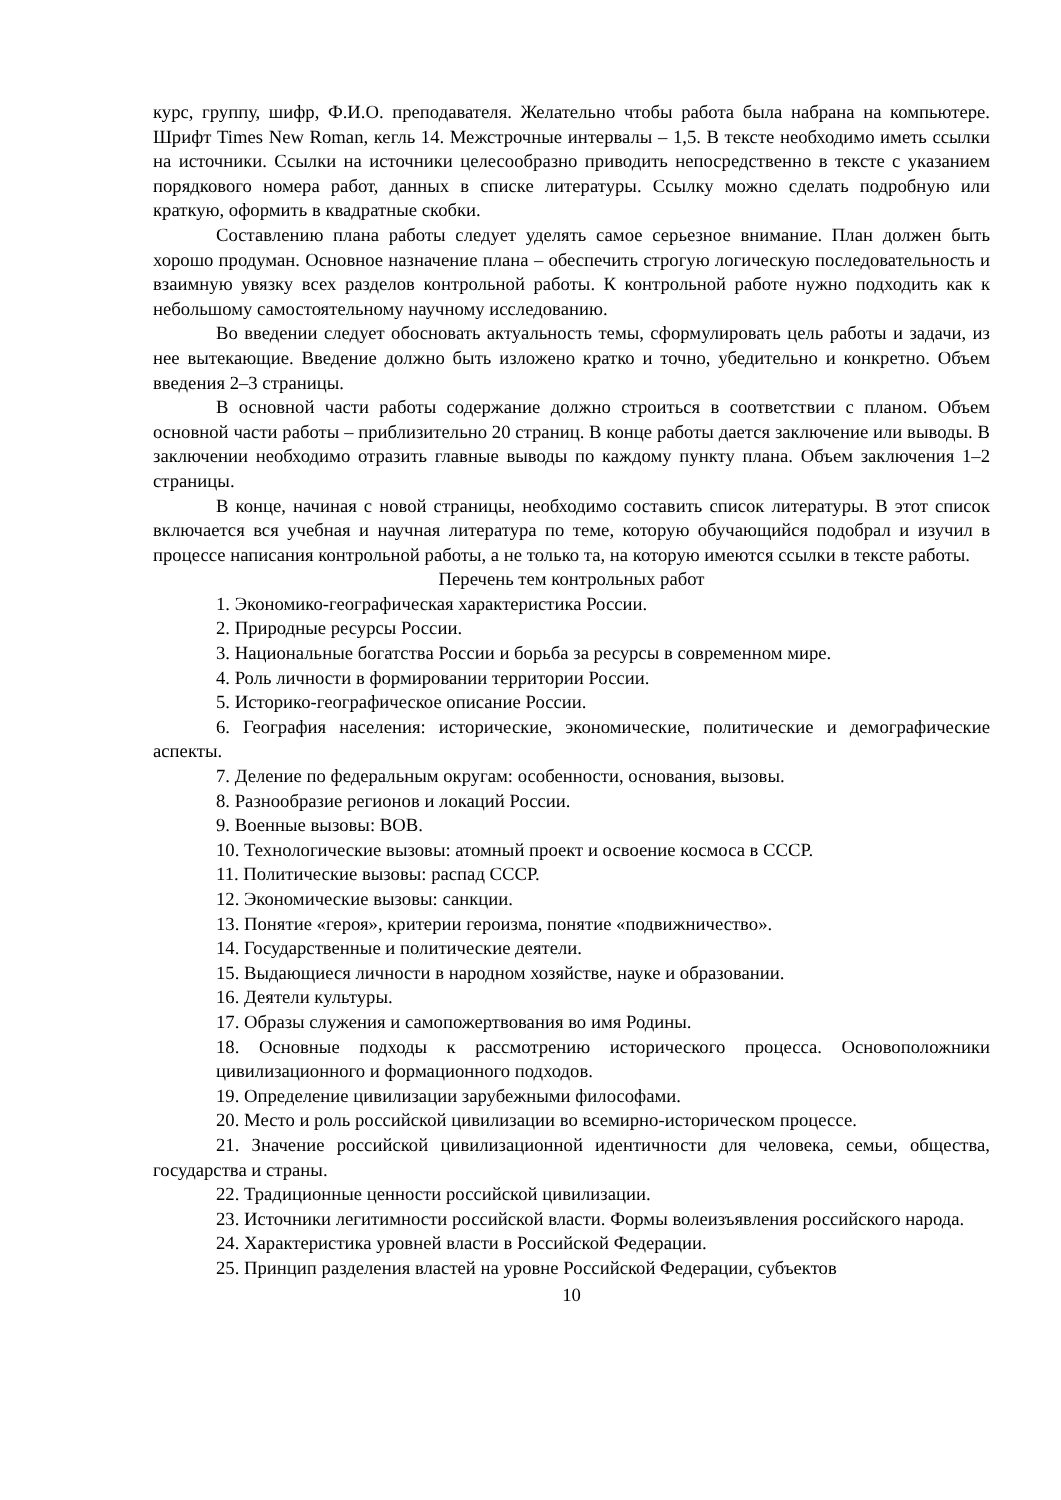курс, группу, шифр, Ф.И.О. преподавателя. Желательно чтобы работа была набрана на компьютере. Шрифт Times New Roman, кегль 14. Межстрочные интервалы – 1,5. В тексте необходимо иметь ссылки на источники. Ссылки на источники целесообразно приводить непосредственно в тексте с указанием порядкового номера работ, данных в списке литературы. Ссылку можно сделать подробную или краткую, оформить в квадратные скобки.
Составлению плана работы следует уделять самое серьезное внимание. План должен быть хорошо продуман. Основное назначение плана – обеспечить строгую логическую последовательность и взаимную увязку всех разделов контрольной работы. К контрольной работе нужно подходить как к небольшому самостоятельному научному исследованию.
Во введении следует обосновать актуальность темы, сформулировать цель работы и задачи, из нее вытекающие. Введение должно быть изложено кратко и точно, убедительно и конкретно. Объем введения 2–3 страницы.
В основной части работы содержание должно строиться в соответствии с планом. Объем основной части работы – приблизительно 20 страниц. В конце работы дается заключение или выводы. В заключении необходимо отразить главные выводы по каждому пункту плана. Объем заключения 1–2 страницы.
В конце, начиная с новой страницы, необходимо составить список литературы. В этот список включается вся учебная и научная литература по теме, которую обучающийся подобрал и изучил в процессе написания контрольной работы, а не только та, на которую имеются ссылки в тексте работы.
Перечень тем контрольных работ
1. Экономико-географическая характеристика России.
2. Природные ресурсы России.
3. Национальные богатства России и борьба за ресурсы в современном мире.
4. Роль личности в формировании территории России.
5. Историко-географическое описание России.
6. География населения: исторические, экономические, политические и демографические аспекты.
7. Деление по федеральным округам: особенности, основания, вызовы.
8. Разнообразие регионов и локаций России.
9. Военные вызовы: ВОВ.
10. Технологические вызовы: атомный проект и освоение космоса в СССР.
11. Политические вызовы: распад СССР.
12. Экономические вызовы: санкции.
13. Понятие «героя», критерии героизма, понятие «подвижничество».
14. Государственные и политические деятели.
15. Выдающиеся личности в народном хозяйстве, науке и образовании.
16. Деятели культуры.
17. Образы служения и самопожертвования во имя Родины.
18. Основные подходы к рассмотрению исторического процесса. Основоположники цивилизационного и формационного подходов.
19. Определение цивилизации зарубежными философами.
20. Место и роль российской цивилизации во всемирно-историческом процессе.
21. Значение российской цивилизационной идентичности для человека, семьи, общества, государства и страны.
22. Традиционные ценности российской цивилизации.
23. Источники легитимности российской власти. Формы волеизъявления российского народа.
24. Характеристика уровней власти в Российской Федерации.
25. Принцип разделения властей на уровне Российской Федерации, субъектов
10